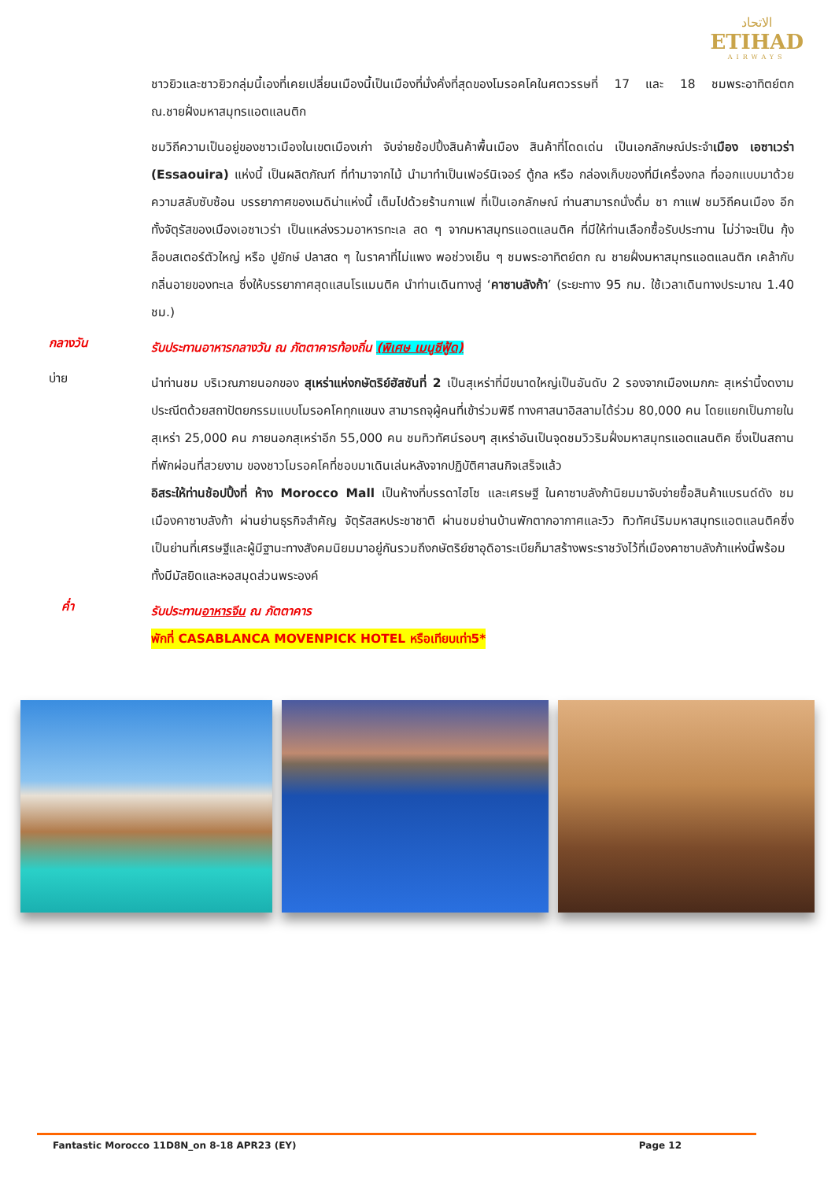الاتحاد
ETIHAD
AIRWAYS
ชาวยิวและชาวยิวกลุ่มนี้เองที่เคยเปลี่ยนเมืองนี้เป็นเมืองที่มั่งคั่งที่สุดของโมรอคโคในศตวรรษที่ 17 และ 18 ชมพระอาทิตย์ตก ณ.ชายฝั่งมหาสมุทรแอตแลนติก
ชมวิถีความเป็นอยู่ของชาวเมืองในเขตเมืองเก่า จับจ่ายช้อปปิ้งสินค้าพื้นเมือง สินค้าที่โดดเด่น เป็นเอกลักษณ์ประจำเมือง เอซาเวร่า (Essaouira) แห่งนี้ เป็นผลิตภัณฑ์ ที่ทำมาจากไม้ นำมาทำเป็นเฟอร์นิเจอร์ ตู้กล หรือ กล่องเก็บของที่มีเครื่องกล ที่ออกแบบมาด้วยความสลับซับซ้อน บรรยากาศของเมดิน่าแห่งนี้ เต็มไปด้วยร้านกาแฟ ที่เป็นเอกลักษณ์ ท่านสามารถนั่งดื่ม ชา กาแฟ ชมวิถีคนเมือง อีกทั้งจัตุรัสของเมืองเอซาเวร่า เป็นแหล่งรวมอาหารทะเล สด ๆ จากมหาสมุทรแอตแลนติค ที่มีให้ท่านเลือกซื้อรับประทาน ไม่ว่าจะเป็น กุ้งล็อบสเตอร์ตัวใหญ่ หรือ ปูยักษ์ ปลาสด ๆ ในราคาที่ไม่แพง พอช่วงเย็น ๆ ชมพระอาทิตย์ตก ณ ชายฝั่งมหาสมุทรแอตแลนติก เคล้ากับกลิ่นอายของทะเล ซึ่งให้บรรยากาศสุดแสนโรแมนติค นำท่านเดินทางสู่ ‘คาซาบลังก้า’ (ระยะทาง 95 กม. ใช้เวลาเดินทางประมาณ 1.40 ชม.)
กลางวัน
รับประทานอาหารกลางวัน ณ ภัตตาคารท้องถิ่น (พิเศษ เมนูซีฟู้ด)
บ่าย
นำท่านชม บริเวณภายนอกของ สุเหร่าแห่งกษัตริย์ฮัสซันที่ 2 เป็นสุเหร่าที่มีขนาดใหญ่เป็นอันดับ 2 รองจากเมืองเมกกะ สุเหร่านี้งดงามประณีตด้วยสถาปัตยกรรมแบบโมรอคโคทุกแขนง สามารถจุผู้คนที่เข้าร่วมพิธี ทางศาสนาอิสลามได้ร่วม 80,000 คน โดยแยกเป็นภายในสุเหร่า 25,000 คน ภายนอกสุเหร่าอีก 55,000 คน ชมทิวทัศน์รอบๆ สุเหร่าอันเป็นจุดชมวิวริมฝั่งมหาสมุทรแอตแลนติค ซึ่งเป็นสถานที่พักผ่อนที่สวยงาม ของชาวโมรอคโคที่ชอบมาเดินเล่นหลังจากปฏิบัติศาสนกิจเสร็จแล้ว
อิสระให้ท่านช้อปปิ้งที่ ห้าง Morocco Mall เป็นห้างที่บรรดาไฮโซ และเศรษฐี ในคาซาบลังก้านิยมมาจับจ่ายซื้อสินค้าแบรนด์ดัง ชมเมืองคาซาบลังก้า ผ่านย่านธุรกิจสำคัญ จัตุรัสสหประชาชาติ ผ่านชมย่านบ้านพักตากอากาศและวิว ทิวทัศน์ริมมหาสมุทรแอตแลนติคซึ่งเป็นย่านที่เศรษฐีและผู้มีฐานะทางสังคมนิยมมาอยู่กันรวมถึงกษัตริย์ซาอุดิอาระเบียก็มาสร้างพระราชวังไว้ที่เมืองคาซาบลังก้าแห่งนี้พร้อมทั้งมีมัสยิดและหอสมุดส่วนพระองค์
ค่ำ
รับประทานอาหารจีน ณ ภัตตาคาร
พักที่ CASABLANCA MOVENPICK HOTEL หรือเทียบเท่า5*
Fantastic Morocco 11D8N_on 8-18 APR23 (EY) Page 12